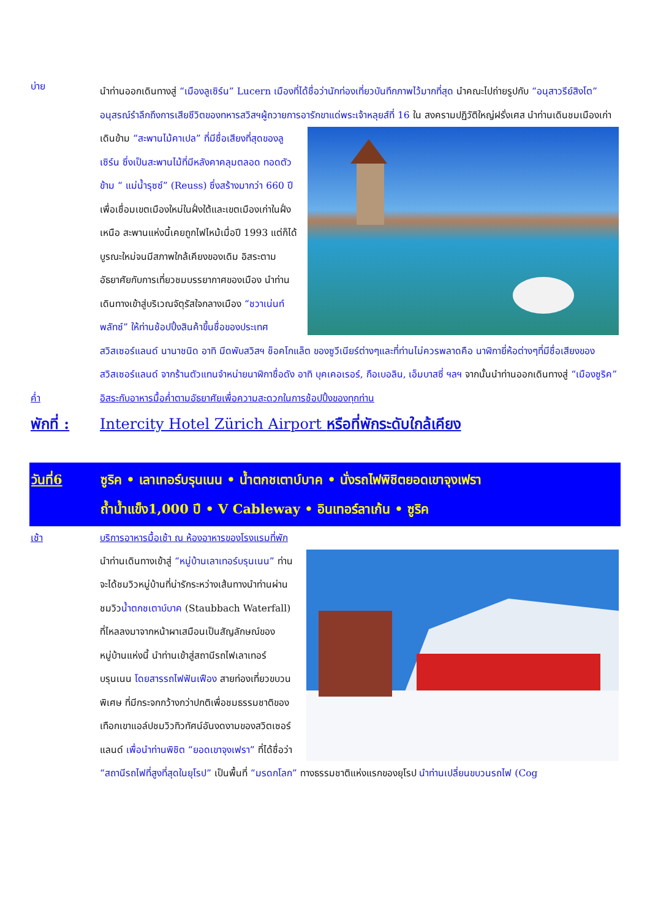บ่าย
นำท่านออกเดินทางสู่ “เมืองลูเซิร์น” Lucern เมืองที่ได้ชื่อว่านักท่องเที่ยวบันทึกภาพไว้มากที่สุด นำคณะไปถ่ายรูปกับ “อนุสาวรีย์สิงโต” อนุสรณ์รำลึกถึงการเสียชีวิตของทหารสวิสฯผู้ถวายการอารักขาแด่พระเจ้าหลุยส์ที่ 16 ใน สงครามปฏิวัติใหญ่ฝรั่งเศส นำท่านเดินชมเมืองเก่าเดินข้าม “สะพานไม้คาเปล” ที่มีชื่อเสียงที่สุดของลูเซิร์น ซึ่งเป็นสะพานไม้ที่มีหลังคาคลุมตลอด ทอดตัวข้าม “ แม่น้ำรุซซ์” (Reuss) ซึ่งสร้างมากว่า 660 ปี เพื่อเชื่อมเขตเมืองใหม่ในฝั่งใต้และเขตเมืองเก่าในฝั่งเหนือ สะพานแห่งนี้เคยถูกไฟไหม้เมื่อปี 1993 แต่ก็ได้บูรณะใหม่จนมีสภาพใกล้เคียงของเดิม อิสระตามอัธยาศัยกับการเที่ยวชมบรรยากาศของเมือง นำท่านเดินทางเข้าสู่บริเวณจัตุรัสใจกลางเมือง “ชวาเน่นท์พลัทซ์” ให้ท่านช้อปปิ้งสินค้าขึ้นชื่อของประเทศสวิสเซอร์แลนด์ นานาชนิด อาทิ มีดพับสวิสฯ ช็อคโกแล็ต ของซูวีเนียร์ต่างๆและที่ท่านไม่ควรพลาดคือ นาฬิกายี่ห้อต่างๆที่มีชื่อเสียงของสวิสเซอร์แลนด์ จากร้านตัวแทนจำหน่ายนาฬิกาชื่อดัง อาทิ บุคเคอเรอร์, กือเบอลิน, เอ็มบาสซี่ ฯลฯ จากนั้นนำท่านออกเดินทางสู่ “เมืองซูริค”
ค่ำ อิสระกับอาหารมื้อค่ำตามอัธยาศัยเพื่อความสะดวกในการช้อปปิ้งของทุกท่าน
พักที่ :
Intercity Hotel Zürich Airport หรือที่พักระดับใกล้เคียง
วันที่6 ซูริค • เลาเทอร์บรุนเนน • น้ำตกชเตาบ์บาค • นั่งรถไฟพิชิตยอดเขาจุงเฟรา
ถ้ำน้ำแข็ง1,000 ปี • V Cableway • อินเทอร์ลาเก้น • ซูริค
เช้า บริการอาหารมื้อเช้า ณ ห้องอาหารของโรงแรมที่พัก
นำท่านเดินทางเข้าสู่ “หมู่บ้านเลาเทอร์บรุนเนน” ท่านจะได้ชมวิวหมู่บ้านที่น่ารักระหว่างเส้นทางนำท่านผ่านชมวิวน้ำตกชเตาบ์บาค (Staubbach Waterfall) ที่ไหลลงมาจากหน้าผาเสมือนเป็นสัญลักษณ์ของหมู่บ้านแห่งนี้ นำท่านเข้าสู่สถานีรถไฟเลาเทอร์บรุนเนน โดยสารรถไฟฟันเฟือง สายท่องเที่ยวขบวนพิเศษ ที่มีกระจกกว้างกว่าปกติเพื่อชมธรรมชาติของเทือกเขาแอล์ปชมวิวทิวทัศน์อันงดงามของสวิตเซอร์แลนด์ เพื่อนำท่านพิชิต “ยอดเขาจุงเฟรา” ที่ได้ชื่อว่า “สถานีรถไฟที่สูงที่สุดในยุโรป” เป็นพื้นที่ “มรดกโลก” ทางธรรมชาติแห่งแรกของยุโรป นำท่านเปลี่ยนขบวนรถไฟ (Cog